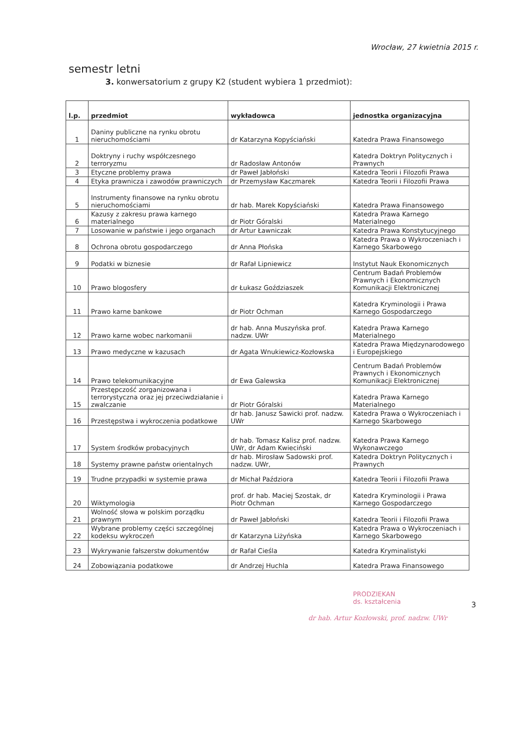Wrocław, 27 kwietnia 2015 r.
semestr letni
3. konwersatorium z grupy K2 (student wybiera 1 przedmiot):
| l.p. | przedmiot | wykładowca | jednostka organizacyjna |
| --- | --- | --- | --- |
| 1 | Daniny publiczne na rynku obrotu nieruchomościami | dr Katarzyna Kopyściański | Katedra Prawa Finansowego |
| 2 | Doktryny i ruchy współczesnego terroryzmu | dr Radosław Antonów | Katedra Doktryn Politycznych i Prawnych |
| 3 | Etyczne problemy prawa | dr Paweł Jabłoński | Katedra Teorii i Filozofii Prawa |
| 4 | Etyka prawnicza i zawodów prawniczych | dr Przemysław Kaczmarek | Katedra Teorii i Filozofii Prawa |
| 5 | Instrumenty finansowe na rynku obrotu nieruchomościami | dr hab. Marek Kopyściański | Katedra Prawa Finansowego |
| 6 | Kazusy z zakresu prawa karnego materialnego | dr Piotr Góralski | Katedra Prawa Karnego Materialnego |
| 7 | Losowanie w państwie i jego organach | dr Artur Ławniczak | Katedra Prawa Konstytucyjnego |
| 8 | Ochrona obrotu gospodarczego | dr Anna Płońska | Katedra Prawa o Wykroczeniach i Karnego Skarbowego |
| 9 | Podatki w biznesie | dr Rafał Lipniewicz | Instytut Nauk Ekonomicznych |
| 10 | Prawo blogosfery | dr Łukasz Goździaszek | Centrum Badań Problemów Prawnych i Ekonomicznych Komunikacji Elektronicznej |
| 11 | Prawo karne bankowe | dr Piotr Ochman | Katedra Kryminologii i Prawa Karnego Gospodarczego |
| 12 | Prawo karne wobec narkomanii | dr hab. Anna Muszyńska prof. nadzw. UWr | Katedra Prawa Karnego Materialnego |
| 13 | Prawo medyczne w kazusach | dr Agata Wnukiewicz-Kozłowska | Katedra Prawa Międzynarodowego i Europejskiego |
| 14 | Prawo telekomunikacyjne | dr Ewa Galewska | Centrum Badań Problemów Prawnych i Ekonomicznych Komunikacji Elektronicznej |
| 15 | Przestępczość zorganizowana i terrorystyczna oraz jej przeciwdziałanie i zwalczanie | dr Piotr Góralski | Katedra Prawa Karnego Materialnego |
| 16 | Przestępstwa i wykroczenia podatkowe | dr hab. Janusz Sawicki prof. nadzw. UWr | Katedra Prawa o Wykroczeniach i Karnego Skarbowego |
| 17 | System środków probacyjnych | dr hab. Tomasz Kalisz prof. nadzw. UWr, dr Adam Kwieciński | Katedra Prawa Karnego Wykonawczego |
| 18 | Systemy prawne państw orientalnych | dr hab. Mirosław Sadowski prof. nadzw. UWr, | Katedra Doktryn Politycznych i Prawnych |
| 19 | Trudne przypadki w systemie prawa | dr Michał Paździora | Katedra Teorii i Filozofii Prawa |
| 20 | Wiktymologia | prof. dr hab. Maciej Szostak, dr Piotr Ochman | Katedra Kryminologii i Prawa Karnego Gospodarczego |
| 21 | Wolność słowa w polskim porządku prawnym | dr Paweł Jabłoński | Katedra Teorii i Filozofii Prawa |
| 22 | Wybrane problemy części szczególnej kodeksu wykroczeń | dr Katarzyna Liżyńska | Katedra Prawa o Wykroczeniach i Karnego Skarbowego |
| 23 | Wykrywanie fałszerstw dokumentów | dr Rafał Cieśla | Katedra Kryminalistyki |
| 24 | Zobowiązania podatkowe | dr Andrzej Huchla | Katedra Prawa Finansowego |
PRODZIEKAN
ds. kształcenia
3
dr hab. Artur Kozłowski, prof. nadzw. UWr